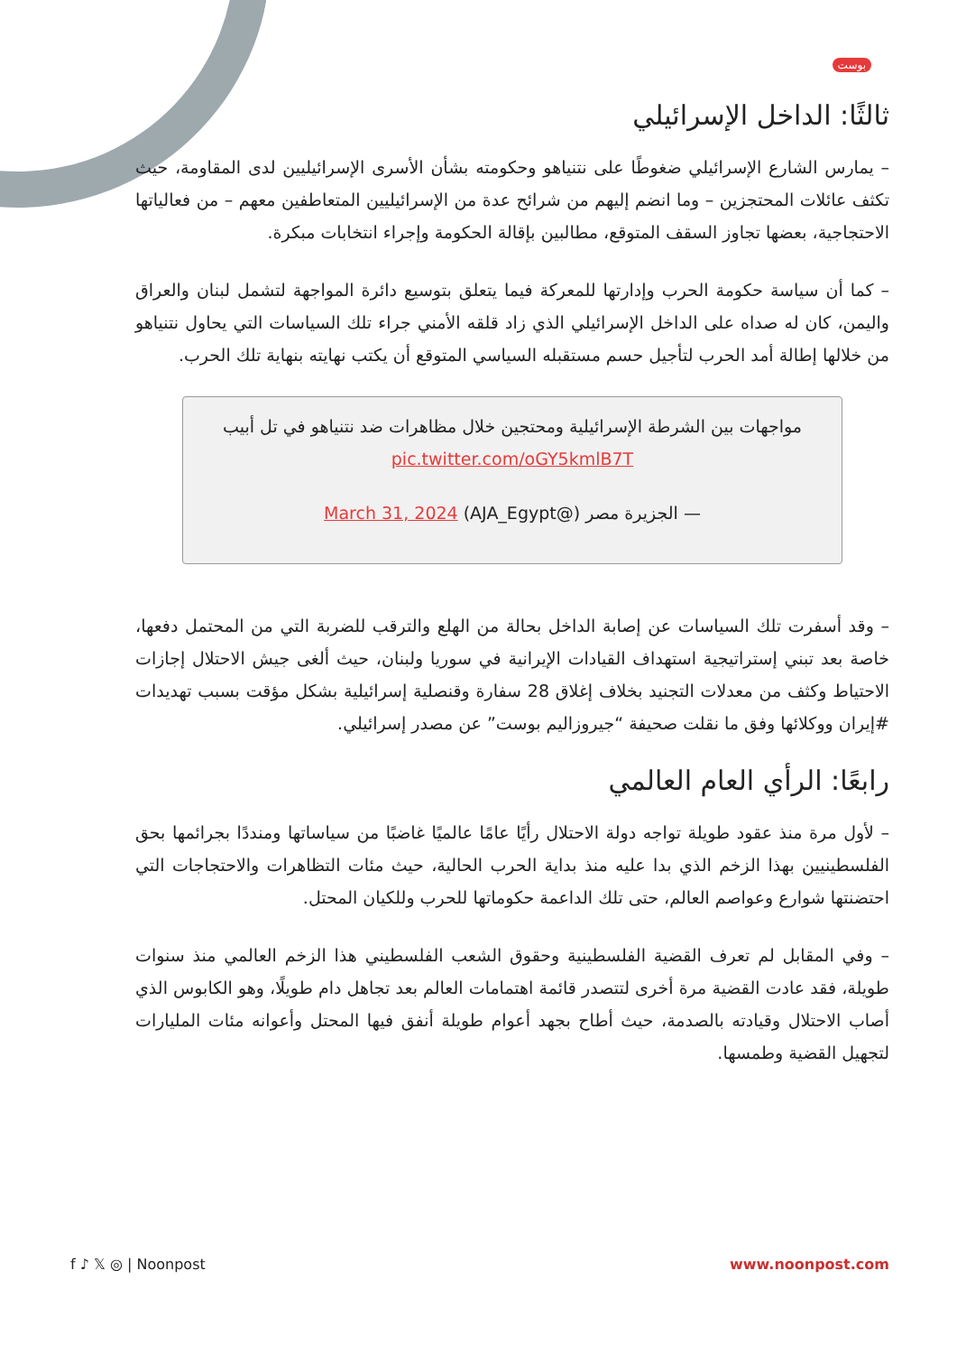بوست
ثالثًا: الداخل الإسرائيلي
– يمارس الشارع الإسرائيلي ضغوطًا على نتنياهو وحكومته بشأن الأسرى الإسرائيليين لدى المقاومة، حيث تكثف عائلات المحتجزين – وما انضم إليهم من شرائح عدة من الإسرائيليين المتعاطفين معهم – من فعالياتها الاحتجاجية، بعضها تجاوز السقف المتوقع، مطالبين بإقالة الحكومة وإجراء انتخابات مبكرة.
– كما أن سياسة حكومة الحرب وإدارتها للمعركة فيما يتعلق بتوسيع دائرة المواجهة لتشمل لبنان والعراق واليمن، كان له صداه على الداخل الإسرائيلي الذي زاد قلقه الأمني جراء تلك السياسات التي يحاول نتنياهو من خلالها إطالة أمد الحرب لتأجيل حسم مستقبله السياسي المتوقع أن يكتب نهايته بنهاية تلك الحرب.
مواجهات بين الشرطة الإسرائيلية ومحتجين خلال مظاهرات ضد نتنياهو في تل أبيب pic.twitter.com/oGY5kmlB7T
— الجزيرة مصر (@AJA_Egypt) March 31, 2024
– وقد أسفرت تلك السياسات عن إصابة الداخل بحالة من الهلع والترقب للضربة التي من المحتمل دفعها، خاصة بعد تبني إستراتيجية استهداف القيادات الإيرانية في سوريا ولبنان، حيث ألغى جيش الاحتلال إجازات الاحتياط وكثف من معدلات التجنيد بخلاف إغلاق 28 سفارة وقنصلية إسرائيلية بشكل مؤقت بسبب تهديدات #إيران ووكلائها وفق ما نقلت صحيفة “جيروزاليم بوست” عن مصدر إسرائيلي.
رابعًا: الرأي العام العالمي
– لأول مرة منذ عقود طويلة تواجه دولة الاحتلال رأيًا عامًا عالميًا غاضبًا من سياساتها ومنددًا بجرائمها بحق الفلسطينيين بهذا الزخم الذي بدا عليه منذ بداية الحرب الحالية، حيث مئات التظاهرات والاحتجاجات التي احتضنتها شوارع وعواصم العالم، حتى تلك الداعمة حكوماتها للحرب وللكيان المحتل.
– وفي المقابل لم تعرف القضية الفلسطينية وحقوق الشعب الفلسطيني هذا الزخم العالمي منذ سنوات طويلة، فقد عادت القضية مرة أخرى لتتصدر قائمة اهتمامات العالم بعد تجاهل دام طويلًا، وهو الكابوس الذي أصاب الاحتلال وقيادته بالصدمة، حيث أطاح بجهد أعوام طويلة أنفق فيها المحتل وأعوانه مئات المليارات لتجهيل القضية وطمسها.
f ♪ 𝕏 ◎ | Noonpost www.noonpost.com